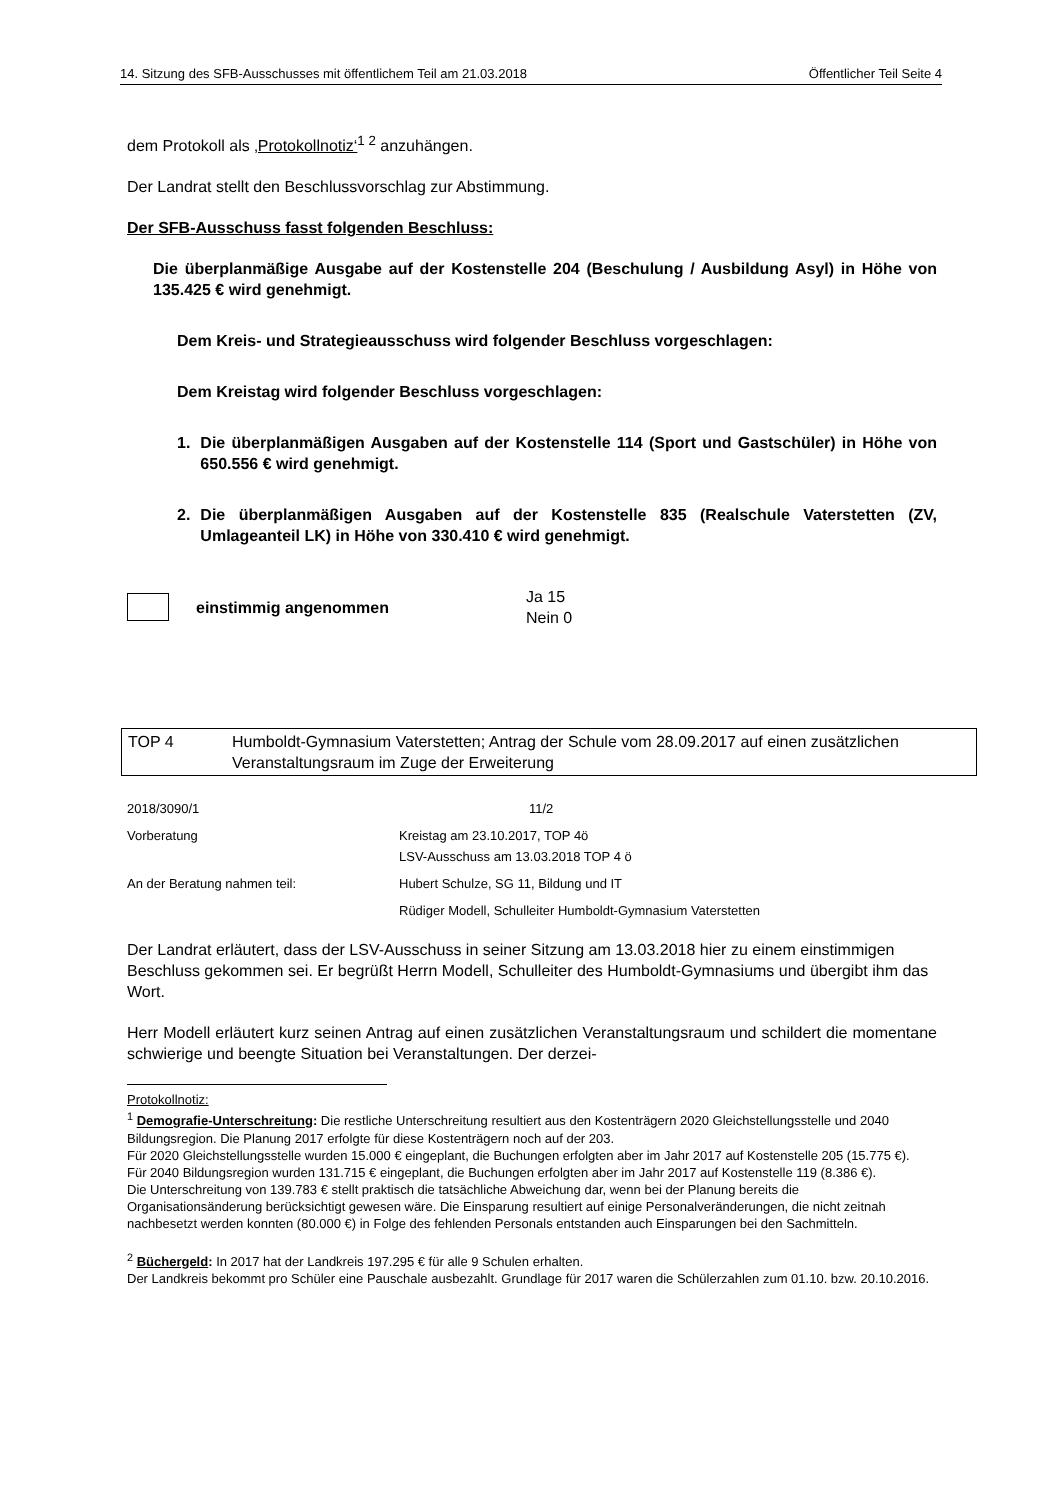14. Sitzung des SFB-Ausschusses mit öffentlichem Teil am 21.03.2018 Öffentlicher Teil Seite 4
dem Protokoll als ‚Protokollnotiz‘<sup>1 2</sup> anzuhängen.
Der Landrat stellt den Beschlussvorschlag zur Abstimmung.
Der SFB-Ausschuss fasst folgenden Beschluss:
Die überplanmäßige Ausgabe auf der Kostenstelle 204 (Beschulung / Ausbildung Asyl) in Höhe von 135.425 € wird genehmigt.
Dem Kreis- und Strategieausschuss wird folgender Beschluss vorgeschlagen:
Dem Kreistag wird folgender Beschluss vorgeschlagen:
1. Die überplanmäßigen Ausgaben auf der Kostenstelle 114 (Sport und Gastschüler) in Höhe von 650.556 € wird genehmigt.
2. Die überplanmäßigen Ausgaben auf der Kostenstelle 835 (Realschule Vaterstetten (ZV, Umlageanteil LK) in Höhe von 330.410 € wird genehmigt.
einstimmig angenommen Ja 15
Nein 0
TOP 4 Humboldt-Gymnasium Vaterstetten; Antrag der Schule vom 28.09.2017 auf einen zusätzlichen Veranstaltungsraum im Zuge der Erweiterung
2018/3090/1 11/2 Vorberatung Kreistag am 23.10.2017, TOP 4ö
LSV-Ausschuss am 13.03.2018 TOP 4 ö An der Beratung nahmen teil: Hubert Schulze, SG 11, Bildung und IT Rüdiger Modell, Schulleiter Humboldt-Gymnasium Vaterstetten
Der Landrat erläutert, dass der LSV-Ausschuss in seiner Sitzung am 13.03.2018 hier zu einem einstimmigen Beschluss gekommen sei. Er begrüßt Herrn Modell, Schulleiter des Humboldt-Gymnasiums und übergibt ihm das Wort.
Herr Modell erläutert kurz seinen Antrag auf einen zusätzlichen Veranstaltungsraum und schildert die momentane schwierige und beengte Situation bei Veranstaltungen. Der derzei-
Protokollnotiz:
<sup>1</sup> Demografie-Unterschreitung: Die restliche Unterschreitung resultiert aus den Kostenträgern 2020 Gleichstellungsstelle und 2040 Bildungsregion. Die Planung 2017 erfolgte für diese Kostenträgern noch auf der 203.
Für 2020 Gleichstellungsstelle wurden 15.000 € eingeplant, die Buchungen erfolgten aber im Jahr 2017 auf Kostenstelle 205 (15.775 €).
Für 2040 Bildungsregion wurden 131.715 € eingeplant, die Buchungen erfolgten aber im Jahr 2017 auf Kostenstelle 119 (8.386 €).
Die Unterschreitung von 139.783 € stellt praktisch die tatsächliche Abweichung dar, wenn bei der Planung bereits die Organisationsänderung berücksichtigt gewesen wäre. Die Einsparung resultiert auf einige Personalveränderungen, die nicht zeitnah nachbesetzt werden konnten (80.000 €) in Folge des fehlenden Personals entstanden auch Einsparungen bei den Sachmitteln.
<sup>2</sup> Büchergeld: In 2017 hat der Landkreis 197.295 € für alle 9 Schulen erhalten.
Der Landkreis bekommt pro Schüler eine Pauschale ausbezahlt. Grundlage für 2017 waren die Schülerzahlen zum 01.10. bzw. 20.10.2016.